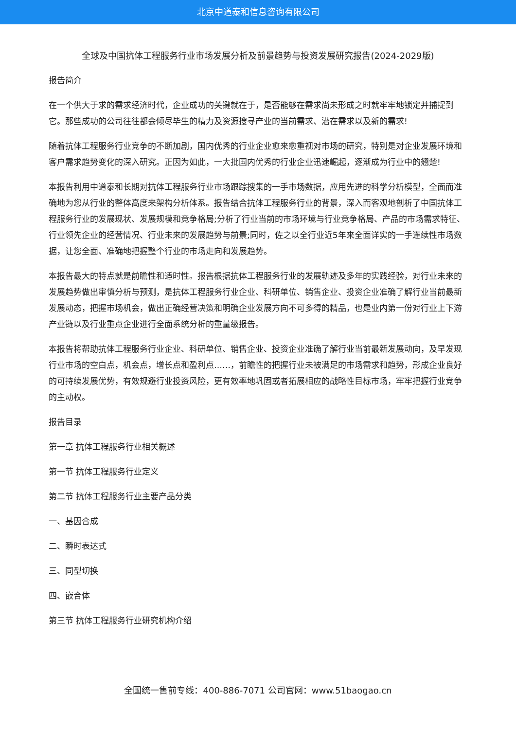北京中道泰和信息咨询有限公司
全球及中国抗体工程服务行业市场发展分析及前景趋势与投资发展研究报告(2024-2029版)
报告简介
在一个供大于求的需求经济时代，企业成功的关键就在于，是否能够在需求尚未形成之时就牢牢地锁定并捕捉到它。那些成功的公司往往都会倾尽毕生的精力及资源搜寻产业的当前需求、潜在需求以及新的需求!
随着抗体工程服务行业竞争的不断加剧，国内优秀的行业企业愈来愈重视对市场的研究，特别是对企业发展环境和客户需求趋势变化的深入研究。正因为如此，一大批国内优秀的行业企业迅速崛起，逐渐成为行业中的翘楚!
本报告利用中道泰和长期对抗体工程服务行业市场跟踪搜集的一手市场数据，应用先进的科学分析模型，全面而准确地为您从行业的整体高度来架构分析体系。报告结合抗体工程服务行业的背景，深入而客观地剖析了中国抗体工程服务行业的发展现状、发展规模和竞争格局;分析了行业当前的市场环境与行业竞争格局、产品的市场需求特征、行业领先企业的经营情况、行业未来的发展趋势与前景;同时，佐之以全行业近5年来全面详实的一手连续性市场数据，让您全面、准确地把握整个行业的市场走向和发展趋势。
本报告最大的特点就是前瞻性和适时性。报告根据抗体工程服务行业的发展轨迹及多年的实践经验，对行业未来的发展趋势做出审慎分析与预测，是抗体工程服务行业企业、科研单位、销售企业、投资企业准确了解行业当前最新发展动态，把握市场机会，做出正确经营决策和明确企业发展方向不可多得的精品，也是业内第一份对行业上下游产业链以及行业重点企业进行全面系统分析的重量级报告。
本报告将帮助抗体工程服务行业企业、科研单位、销售企业、投资企业准确了解行业当前最新发展动向，及早发现行业市场的空白点，机会点，增长点和盈利点……，前瞻性的把握行业未被满足的市场需求和趋势，形成企业良好的可持续发展优势，有效规避行业投资风险，更有效率地巩固或者拓展相应的战略性目标市场，牢牢把握行业竞争的主动权。
报告目录
第一章 抗体工程服务行业相关概述
第一节 抗体工程服务行业定义
第二节 抗体工程服务行业主要产品分类
一、基因合成
二、瞬时表达式
三、同型切换
四、嵌合体
第三节 抗体工程服务行业研究机构介绍
全国统一售前专线：400-886-7071 公司官网：www.51baogao.cn